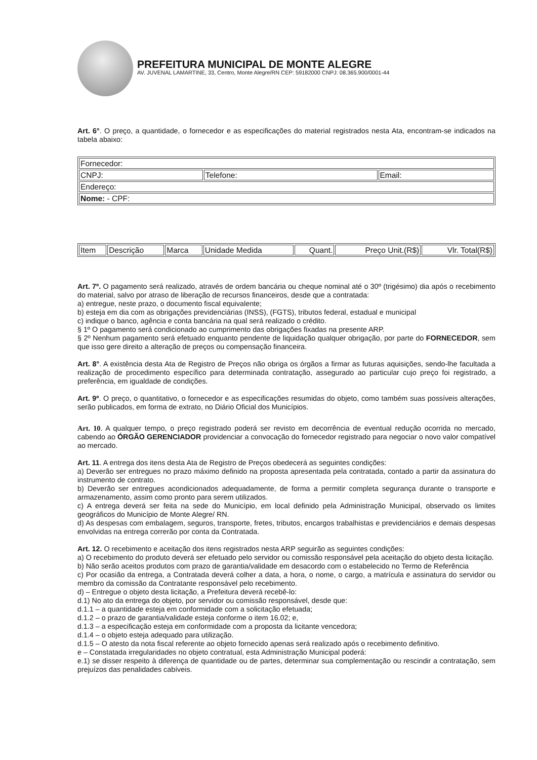PREFEITURA MUNICIPAL DE MONTE ALEGRE
AV. JUVENAL LAMARTINE, 33, Centro, Monte Alegre/RN CEP: 59182000 CNPJ: 08.365.900/0001-44
Art. 6°. O preço, a quantidade, o fornecedor e as especificações do material registrados nesta Ata, encontram-se indicados na tabela abaixo:
| Fornecedor: | | |
| CNPJ: | Telefone: | Email: |
| Endereço: | | |
| Nome: - CPF: | | |
| Item | Descrição | Marca | Unidade Medida | Quant. | Preço Unit.(R$) | Vlr. Total(R$) |
Art. 7º. O pagamento será realizado, através de ordem bancária ou cheque nominal até o 30º (trigésimo) dia após o recebimento do material, salvo por atraso de liberação de recursos financeiros, desde que a contratada:
a) entregue, neste prazo, o documento fiscal equivalente;
b) esteja em dia com as obrigações previdenciárias (INSS), (FGTS), tributos federal, estadual e municipal
c) indique o banco, agência e conta bancária na qual será realizado o crédito.
§ 1º O pagamento será condicionado ao cumprimento das obrigações fixadas na presente ARP.
§ 2º Nenhum pagamento será efetuado enquanto pendente de liquidação qualquer obrigação, por parte do FORNECEDOR, sem que isso gere direito a alteração de preços ou compensação financeira.
Art. 8°. A existência desta Ata de Registro de Preços não obriga os órgãos a firmar as futuras aquisições, sendo-lhe facultada a realização de procedimento específico para determinada contratação, assegurado ao particular cujo preço foi registrado, a preferência, em igualdade de condições.
Art. 9º. O preço, o quantitativo, o fornecedor e as especificações resumidas do objeto, como também suas possíveis alterações, serão publicados, em forma de extrato, no Diário Oficial dos Municípios.
Art. 10. A qualquer tempo, o preço registrado poderá ser revisto em decorrência de eventual redução ocorrida no mercado, cabendo ao ÓRGÃO GERENCIADOR providenciar a convocação do fornecedor registrado para negociar o novo valor compatível ao mercado.
Art. 11. A entrega dos itens desta Ata de Registro de Preços obedecerá as seguintes condições:
a) Deverão ser entregues no prazo máximo definido na proposta apresentada pela contratada, contado a partir da assinatura do instrumento de contrato.
b) Deverão ser entregues acondicionados adequadamente, de forma a permitir completa segurança durante o transporte e armazenamento, assim como pronto para serem utilizados.
c) A entrega deverá ser feita na sede do Município, em local definido pela Administração Municipal, observado os limites geográficos do Município de Monte Alegre/ RN.
d) As despesas com embalagem, seguros, transporte, fretes, tributos, encargos trabalhistas e previdenciários e demais despesas envolvidas na entrega correrão por conta da Contratada.
Art. 12. O recebimento e aceitação dos itens registrados nesta ARP seguirão as seguintes condições:
a) O recebimento do produto deverá ser efetuado pelo servidor ou comissão responsável pela aceitação do objeto desta licitação.
b) Não serão aceitos produtos com prazo de garantia/validade em desacordo com o estabelecido no Termo de Referência
c) Por ocasião da entrega, a Contratada deverá colher a data, a hora, o nome, o cargo, a matrícula e assinatura do servidor ou membro da comissão da Contratante responsável pelo recebimento.
d) – Entregue o objeto desta licitação, a Prefeitura deverá recebê-lo:
d.1) No ato da entrega do objeto, por servidor ou comissão responsável, desde que:
d.1.1 – a quantidade esteja em conformidade com a solicitação efetuada;
d.1.2 – o prazo de garantia/validade esteja conforme o item 16.02; e,
d.1.3 – a especificação esteja em conformidade com a proposta da licitante vencedora;
d.1.4 – o objeto esteja adequado para utilização.
d.1.5 – O atesto da nota fiscal referente ao objeto fornecido apenas será realizado após o recebimento definitivo.
e – Constatada irregularidades no objeto contratual, esta Administração Municipal poderá:
e.1) se disser respeito à diferença de quantidade ou de partes, determinar sua complementação ou rescindir a contratação, sem prejuízos das penalidades cabíveis.